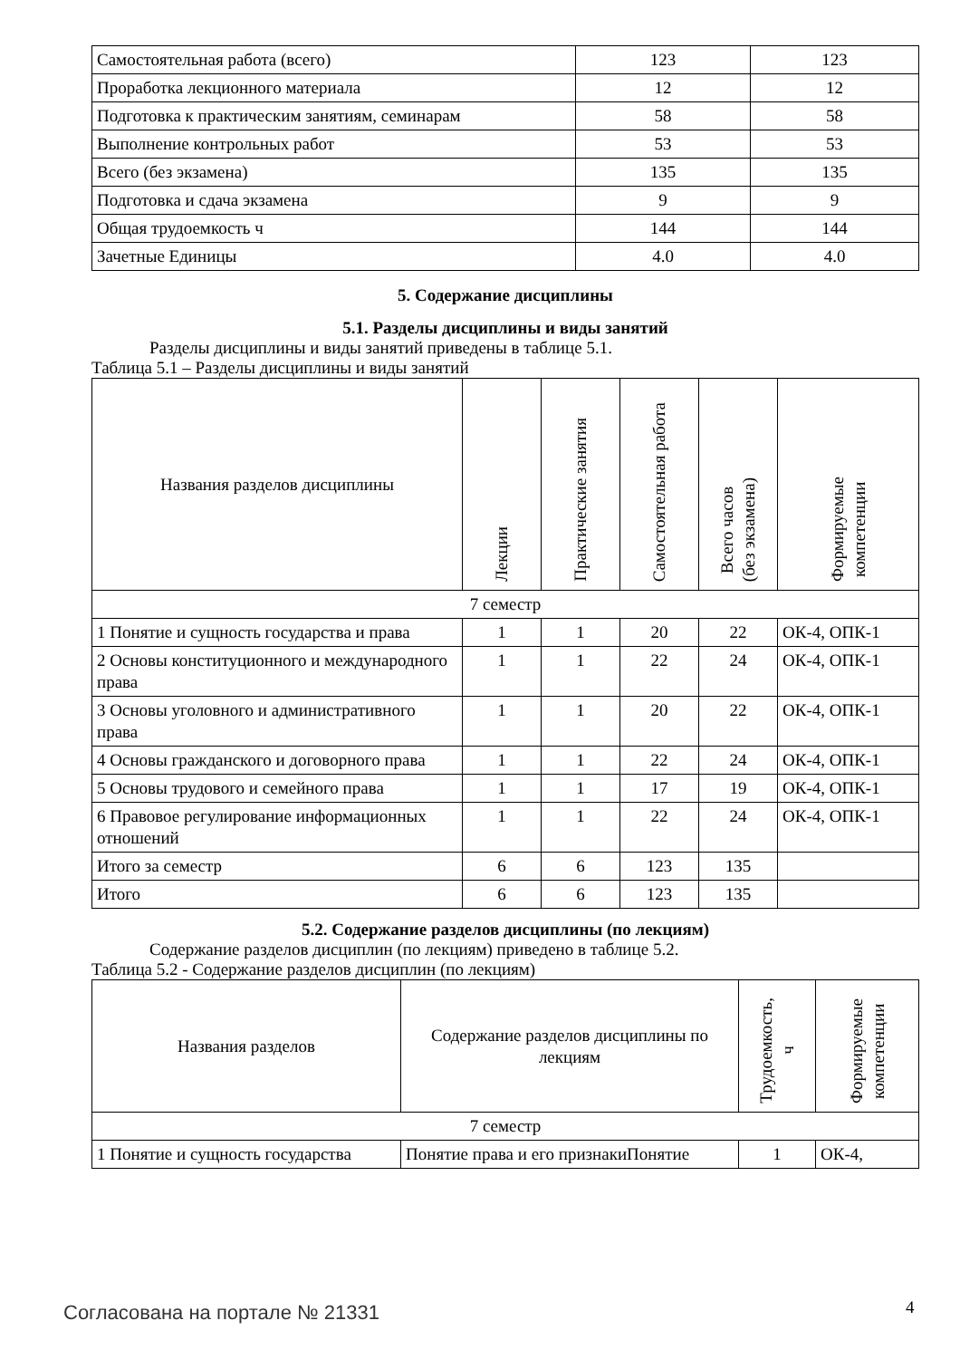| Самостоятельная работа (всего) | 123 | 123 |
| Проработка лекционного материала | 12 | 12 |
| Подготовка к практическим занятиям, семинарам | 58 | 58 |
| Выполнение контрольных работ | 53 | 53 |
| Всего (без экзамена) | 135 | 135 |
| Подготовка и сдача экзамена | 9 | 9 |
| Общая трудоемкость ч | 144 | 144 |
| Зачетные Единицы | 4.0 | 4.0 |
5. Содержание дисциплины
5.1. Разделы дисциплины и виды занятий
Разделы дисциплины и виды занятий приведены в таблице 5.1.
Таблица 5.1 – Разделы дисциплины и виды занятий
| Названия разделов дисциплины | Лекции | Практические занятия | Самостоятельная работа | Всего часов (без экзамена) | Формируемые компетенции |
| --- | --- | --- | --- | --- | --- |
| 7 семестр | | | | | |
| 1 Понятие и сущность государства и права | 1 | 1 | 20 | 22 | ОК-4, ОПК-1 |
| 2 Основы конституционного и международного права | 1 | 1 | 22 | 24 | ОК-4, ОПК-1 |
| 3 Основы уголовного и административного права | 1 | 1 | 20 | 22 | ОК-4, ОПК-1 |
| 4 Основы гражданского и договорного права | 1 | 1 | 22 | 24 | ОК-4, ОПК-1 |
| 5 Основы трудового и семейного права | 1 | 1 | 17 | 19 | ОК-4, ОПК-1 |
| 6 Правовое регулирование информационных отношений | 1 | 1 | 22 | 24 | ОК-4, ОПК-1 |
| Итого за семестр | 6 | 6 | 123 | 135 | |
| Итого | 6 | 6 | 123 | 135 | |
5.2. Содержание разделов дисциплины (по лекциям)
Содержание разделов дисциплин (по лекциям) приведено в таблице 5.2.
Таблица 5.2 - Содержание разделов дисциплин (по лекциям)
| Названия разделов | Содержание разделов дисциплины по лекциям | Трудоемкость, ч | Формируемые компетенции |
| --- | --- | --- | --- |
| 7 семестр | | | |
| 1 Понятие и сущность государства | Понятие права и его признакиПонятие | 1 | ОК-4, |
Согласована на портале № 21331 4